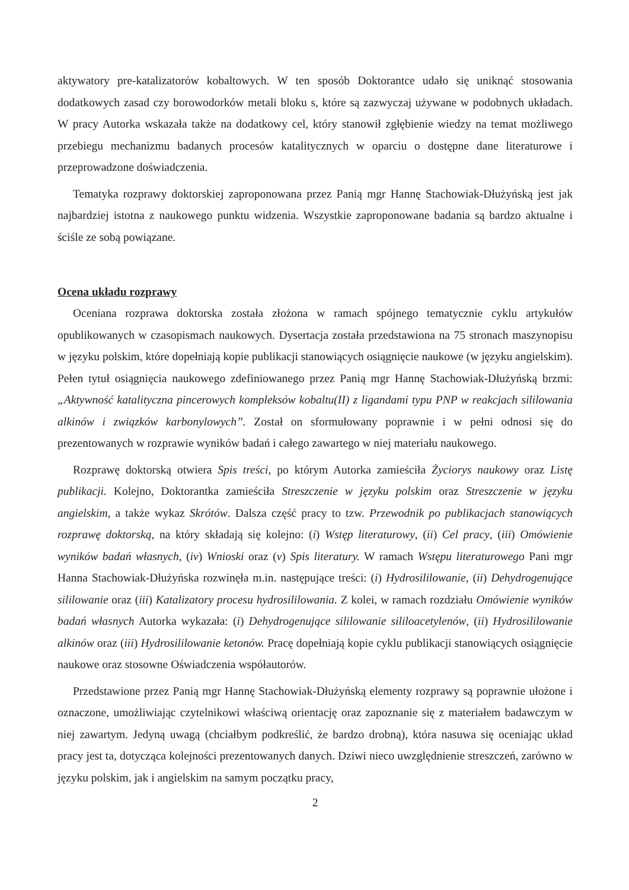aktywatory pre-katalizatorów kobaltowych. W ten sposób Doktorantce udało się uniknąć stosowania dodatkowych zasad czy borowodorków metali bloku s, które są zazwyczaj używane w podobnych układach. W pracy Autorka wskazała także na dodatkowy cel, który stanowił zgłębienie wiedzy na temat możliwego przebiegu mechanizmu badanych procesów katalitycznych w oparciu o dostępne dane literaturowe i przeprowadzone doświadczenia.
Tematyka rozprawy doktorskiej zaproponowana przez Panią mgr Hannę Stachowiak-Dłużyńską jest jak najbardziej istotna z naukowego punktu widzenia. Wszystkie zaproponowane badania są bardzo aktualne i ściśle ze sobą powiązane.
Ocena układu rozprawy
Oceniana rozprawa doktorska została złożona w ramach spójnego tematycznie cyklu artykułów opublikowanych w czasopismach naukowych. Dysertacja została przedstawiona na 75 stronach maszynopisu w języku polskim, które dopełniają kopie publikacji stanowiących osiągnięcie naukowe (w języku angielskim). Pełen tytuł osiągnięcia naukowego zdefiniowanego przez Panią mgr Hannę Stachowiak-Dłużyńską brzmi: „Aktywność katalityczna pincerowych kompleksów kobaltu(II) z ligandami typu PNP w reakcjach sililowania alkinów i związków karbonylowych”. Został on sformułowany poprawnie i w pełni odnosi się do prezentowanych w rozprawie wyników badań i całego zawartego w niej materiału naukowego.
Rozprawę doktorską otwiera Spis treści, po którym Autorka zamieściła Życiorys naukowy oraz Listę publikacji. Kolejno, Doktorantka zamieściła Streszczenie w języku polskim oraz Streszczenie w języku angielskim, a także wykaz Skrótów. Dalsza część pracy to tzw. Przewodnik po publikacjach stanowiących rozprawę doktorską, na który składają się kolejno: (i) Wstęp literaturowy, (ii) Cel pracy, (iii) Omówienie wyników badań własnych, (iv) Wnioski oraz (v) Spis literatury. W ramach Wstępu literaturowego Pani mgr Hanna Stachowiak-Dłużyńska rozwinęła m.in. następujące treści: (i) Hydrosililowanie, (ii) Dehydrogenujące sililowanie oraz (iii) Katalizatory procesu hydrosililowania. Z kolei, w ramach rozdziału Omówienie wyników badań własnych Autorka wykazała: (i) Dehydrogenujące sililowanie sililoacetylenów, (ii) Hydrosililowanie alkinów oraz (iii) Hydrosililowanie ketonów. Pracę dopełniają kopie cyklu publikacji stanowiących osiągnięcie naukowe oraz stosowne Oświadczenia współautorów.
Przedstawione przez Panią mgr Hannę Stachowiak-Dłużyńską elementy rozprawy są poprawnie ułożone i oznaczone, umożliwiając czytelnikowi właściwą orientację oraz zapoznanie się z materiałem badawczym w niej zawartym. Jedyną uwagą (chciałbym podkreślić, że bardzo drobną), która nasuwa się oceniając układ pracy jest ta, dotycząca kolejności prezentowanych danych. Dziwi nieco uwzględnienie streszczeń, zarówno w języku polskim, jak i angielskim na samym początku pracy,
2